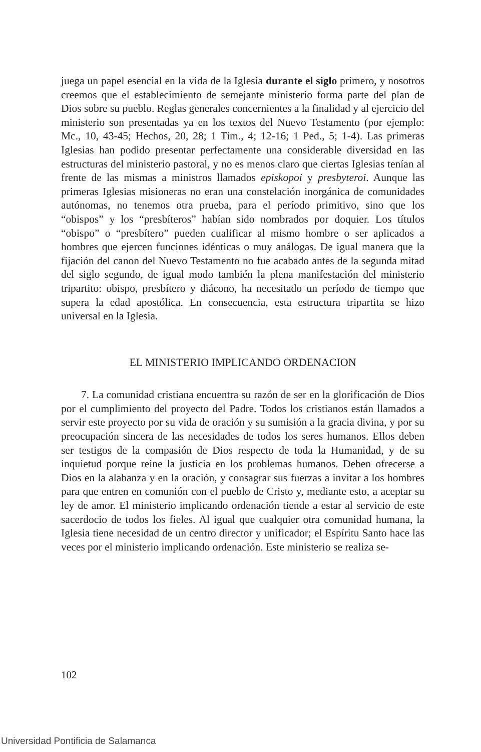juega un papel esencial en la vida de la Iglesia durante el siglo primero, y nosotros creemos que el establecimiento de semejante ministerio forma parte del plan de Dios sobre su pueblo. Reglas generales concernientes a la finalidad y al ejercicio del ministerio son presentadas ya en los textos del Nuevo Testamento (por ejemplo: Mc., 10, 43-45; Hechos, 20, 28; 1 Tim., 4; 12-16; 1 Ped., 5; 1-4). Las primeras Iglesias han podido presentar perfectamente una considerable diversidad en las estructuras del ministerio pastoral, y no es menos claro que ciertas Iglesias tenían al frente de las mismas a ministros llamados episkopoi y presbyteroi. Aunque las primeras Iglesias misioneras no eran una constelación inorgánica de comunidades autónomas, no tenemos otra prueba, para el período primitivo, sino que los “obispos” y los “presbíteros” habían sido nombrados por doquier. Los títulos “obispo” o “presbítero” pueden cualificar al mismo hombre o ser aplicados a hombres que ejercen funciones idénticas o muy análogas. De igual manera que la fijación del canon del Nuevo Testamento no fue acabado antes de la segunda mitad del siglo segundo, de igual modo también la plena manifestación del ministerio tripartito: obispo, presbítero y diácono, ha necesitado un período de tiempo que supera la edad apostólica. En consecuencia, esta estructura tripartita se hizo universal en la Iglesia.
EL MINISTERIO IMPLICANDO ORDENACION
7. La comunidad cristiana encuentra su razón de ser en la glorificación de Dios por el cumplimiento del proyecto del Padre. Todos los cristianos están llamados a servir este proyecto por su vida de oración y su sumisión a la gracia divina, y por su preocupación sincera de las necesidades de todos los seres humanos. Ellos deben ser testigos de la compasión de Dios respecto de toda la Humanidad, y de su inquietud porque reine la justicia en los problemas humanos. Deben ofrecerse a Dios en la alabanza y en la oración, y consagrar sus fuerzas a invitar a los hombres para que entren en comunión con el pueblo de Cristo y, mediante esto, a aceptar su ley de amor. El ministerio implicando ordenación tiende a estar al servicio de este sacerdocio de todos los fieles. Al igual que cualquier otra comunidad humana, la Iglesia tiene necesidad de un centro director y unificador; el Espíritu Santo hace las veces por el ministerio implicando ordenación. Este ministerio se realiza se-
102
Universidad Pontificia de Salamanca